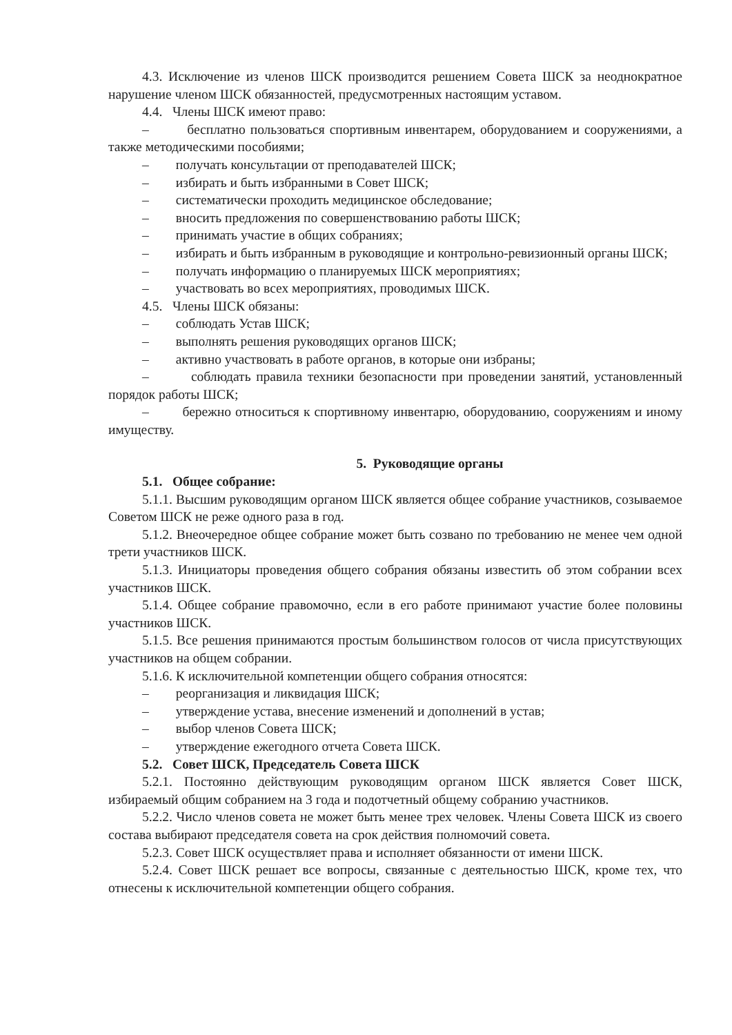4.3. Исключение из членов ШСК производится решением Совета ШСК за неоднократное нарушение членом ШСК обязанностей, предусмотренных настоящим уставом.
4.4. Члены ШСК имеют право:
– бесплатно пользоваться спортивным инвентарем, оборудованием и сооружениями, а также методическими пособиями;
– получать консультации от преподавателей ШСК;
– избирать и быть избранными в Совет ШСК;
– систематически проходить медицинское обследование;
– вносить предложения по совершенствованию работы ШСК;
– принимать участие в общих собраниях;
– избирать и быть избранным в руководящие и контрольно-ревизионный органы ШСК;
– получать информацию о планируемых ШСК мероприятиях;
– участвовать во всех мероприятиях, проводимых ШСК.
4.5. Члены ШСК обязаны:
– соблюдать Устав ШСК;
– выполнять решения руководящих органов ШСК;
– активно участвовать в работе органов, в которые они избраны;
– соблюдать правила техники безопасности при проведении занятий, установленный порядок работы ШСК;
– бережно относиться к спортивному инвентарю, оборудованию, сооружениям и иному имуществу.
5. Руководящие органы
5.1. Общее собрание:
5.1.1. Высшим руководящим органом ШСК является общее собрание участников, созываемое Советом ШСК не реже одного раза в год.
5.1.2. Внеочередное общее собрание может быть созвано по требованию не менее чем одной трети участников ШСК.
5.1.3. Инициаторы проведения общего собрания обязаны известить об этом собрании всех участников ШСК.
5.1.4. Общее собрание правомочно, если в его работе принимают участие более половины участников ШСК.
5.1.5. Все решения принимаются простым большинством голосов от числа присутствующих участников на общем собрании.
5.1.6. К исключительной компетенции общего собрания относятся:
– реорганизация и ликвидация ШСК;
– утверждение устава, внесение изменений и дополнений в устав;
– выбор членов Совета ШСК;
– утверждение ежегодного отчета Совета ШСК.
5.2. Совет ШСК, Председатель Совета ШСК
5.2.1. Постоянно действующим руководящим органом ШСК является Совет ШСК, избираемый общим собранием на 3 года и подотчетный общему собранию участников.
5.2.2. Число членов совета не может быть менее трех человек. Члены Совета ШСК из своего состава выбирают председателя совета на срок действия полномочий совета.
5.2.3. Совет ШСК осуществляет права и исполняет обязанности от имени ШСК.
5.2.4. Совет ШСК решает все вопросы, связанные с деятельностью ШСК, кроме тех, что отнесены к исключительной компетенции общего собрания.